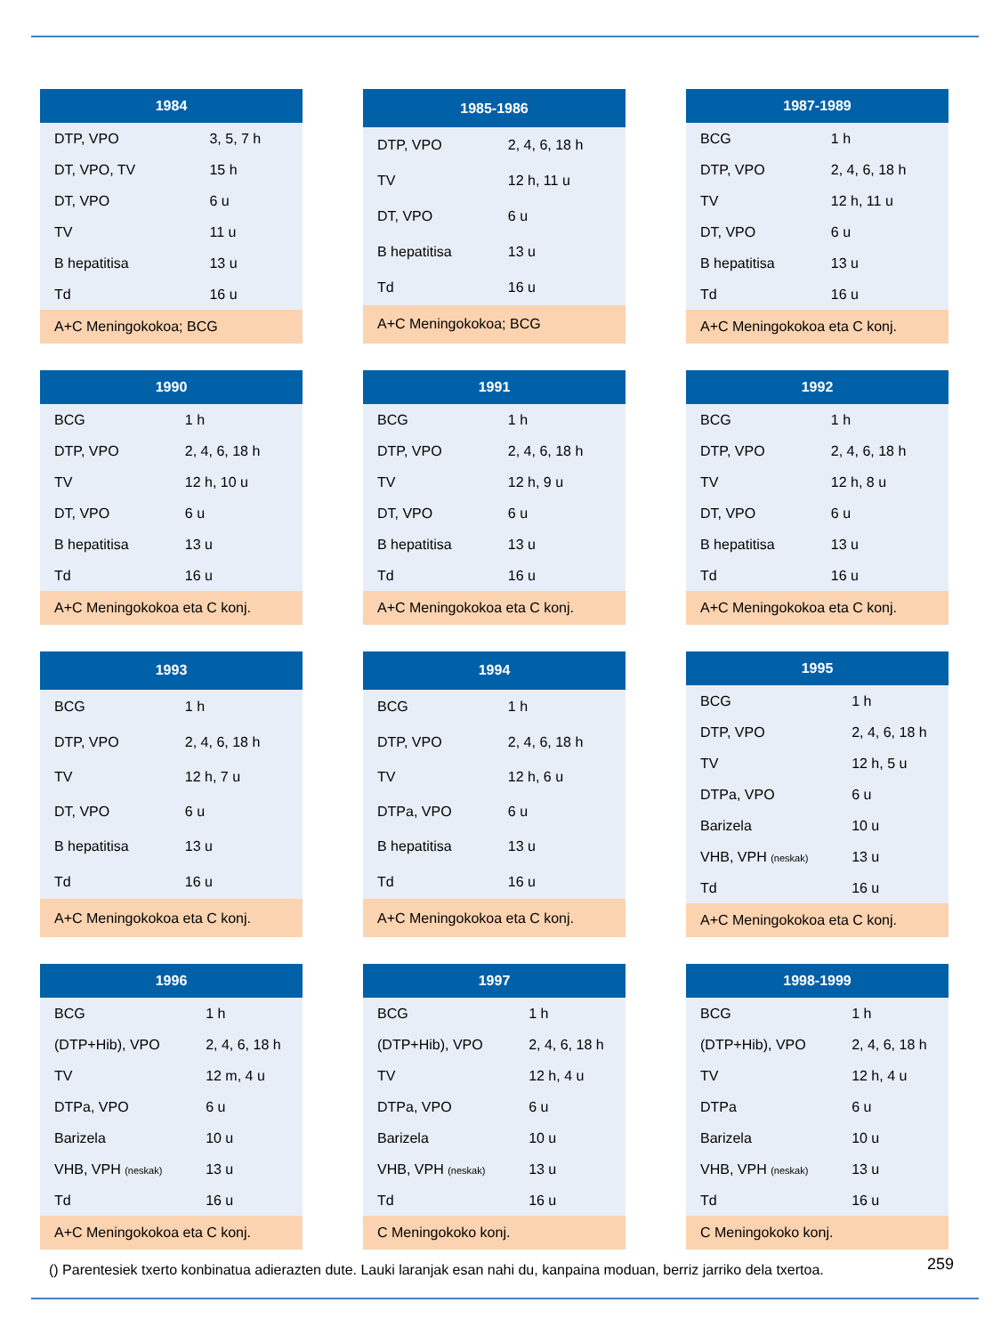| 1984 | |
| --- | --- |
| DTP, VPO | 3, 5, 7 h |
| DT, VPO, TV | 15 h |
| DT, VPO | 6 u |
| TV | 11 u |
| B hepatitisa | 13 u |
| Td | 16 u |
| A+C Meningokokoa; BCG | |
| 1985-1986 | |
| --- | --- |
| DTP, VPO | 2, 4, 6, 18 h |
| TV | 12 h, 11 u |
| DT, VPO | 6 u |
| B hepatitisa | 13 u |
| Td | 16 u |
| A+C Meningokokoa; BCG | |
| 1987-1989 | |
| --- | --- |
| BCG | 1 h |
| DTP, VPO | 2, 4, 6, 18 h |
| TV | 12 h, 11 u |
| DT, VPO | 6 u |
| B hepatitisa | 13 u |
| Td | 16 u |
| A+C Meningokokoa eta C konj. | |
| 1990 | |
| --- | --- |
| BCG | 1 h |
| DTP, VPO | 2, 4, 6, 18 h |
| TV | 12 h, 10 u |
| DT, VPO | 6 u |
| B hepatitisa | 13 u |
| Td | 16 u |
| A+C Meningokokoa eta C konj. | |
| 1991 | |
| --- | --- |
| BCG | 1 h |
| DTP, VPO | 2, 4, 6, 18 h |
| TV | 12 h, 9 u |
| DT, VPO | 6 u |
| B hepatitisa | 13 u |
| Td | 16 u |
| A+C Meningokokoa eta C konj. | |
| 1992 | |
| --- | --- |
| BCG | 1 h |
| DTP, VPO | 2, 4, 6, 18 h |
| TV | 12 h, 8 u |
| DT, VPO | 6 u |
| B hepatitisa | 13 u |
| Td | 16 u |
| A+C Meningokokoa eta C konj. | |
| 1993 | |
| --- | --- |
| BCG | 1 h |
| DTP, VPO | 2, 4, 6, 18 h |
| TV | 12 h, 7 u |
| DT, VPO | 6 u |
| B hepatitisa | 13 u |
| Td | 16 u |
| A+C Meningokokoa eta C konj. | |
| 1994 | |
| --- | --- |
| BCG | 1 h |
| DTP, VPO | 2, 4, 6, 18 h |
| TV | 12 h, 6 u |
| DTPa, VPO | 6 u |
| B hepatitisa | 13 u |
| Td | 16 u |
| A+C Meningokokoa eta C konj. | |
| 1995 | |
| --- | --- |
| BCG | 1 h |
| DTP, VPO | 2, 4, 6, 18 h |
| TV | 12 h, 5 u |
| DTPa, VPO | 6 u |
| Barizela | 10 u |
| VHB, VPH (neskak) | 13 u |
| Td | 16 u |
| A+C Meningokokoa eta C konj. | |
| 1996 | |
| --- | --- |
| BCG | 1 h |
| (DTP+Hib), VPO | 2, 4, 6, 18 h |
| TV | 12 m, 4 u |
| DTPa, VPO | 6 u |
| Barizela | 10 u |
| VHB, VPH (neskak) | 13 u |
| Td | 16 u |
| A+C Meningokokoa eta C konj. | |
| 1997 | |
| --- | --- |
| BCG | 1 h |
| (DTP+Hib), VPO | 2, 4, 6, 18 h |
| TV | 12 h, 4 u |
| DTPa, VPO | 6 u |
| Barizela | 10 u |
| VHB, VPH (neskak) | 13 u |
| Td | 16 u |
| C Meningokoko konj. | |
| 1998-1999 | |
| --- | --- |
| BCG | 1 h |
| (DTP+Hib), VPO | 2, 4, 6, 18 h |
| TV | 12 h, 4 u |
| DTPa | 6 u |
| Barizela | 10 u |
| VHB, VPH (neskak) | 13 u |
| Td | 16 u |
| C Meningokoko konj. | |
() Parentesiek txerto konbinatua adierazten dute. Lauki laranjak esan nahi du, kanpaina moduan, berriz jarriko dela txertoa.
259